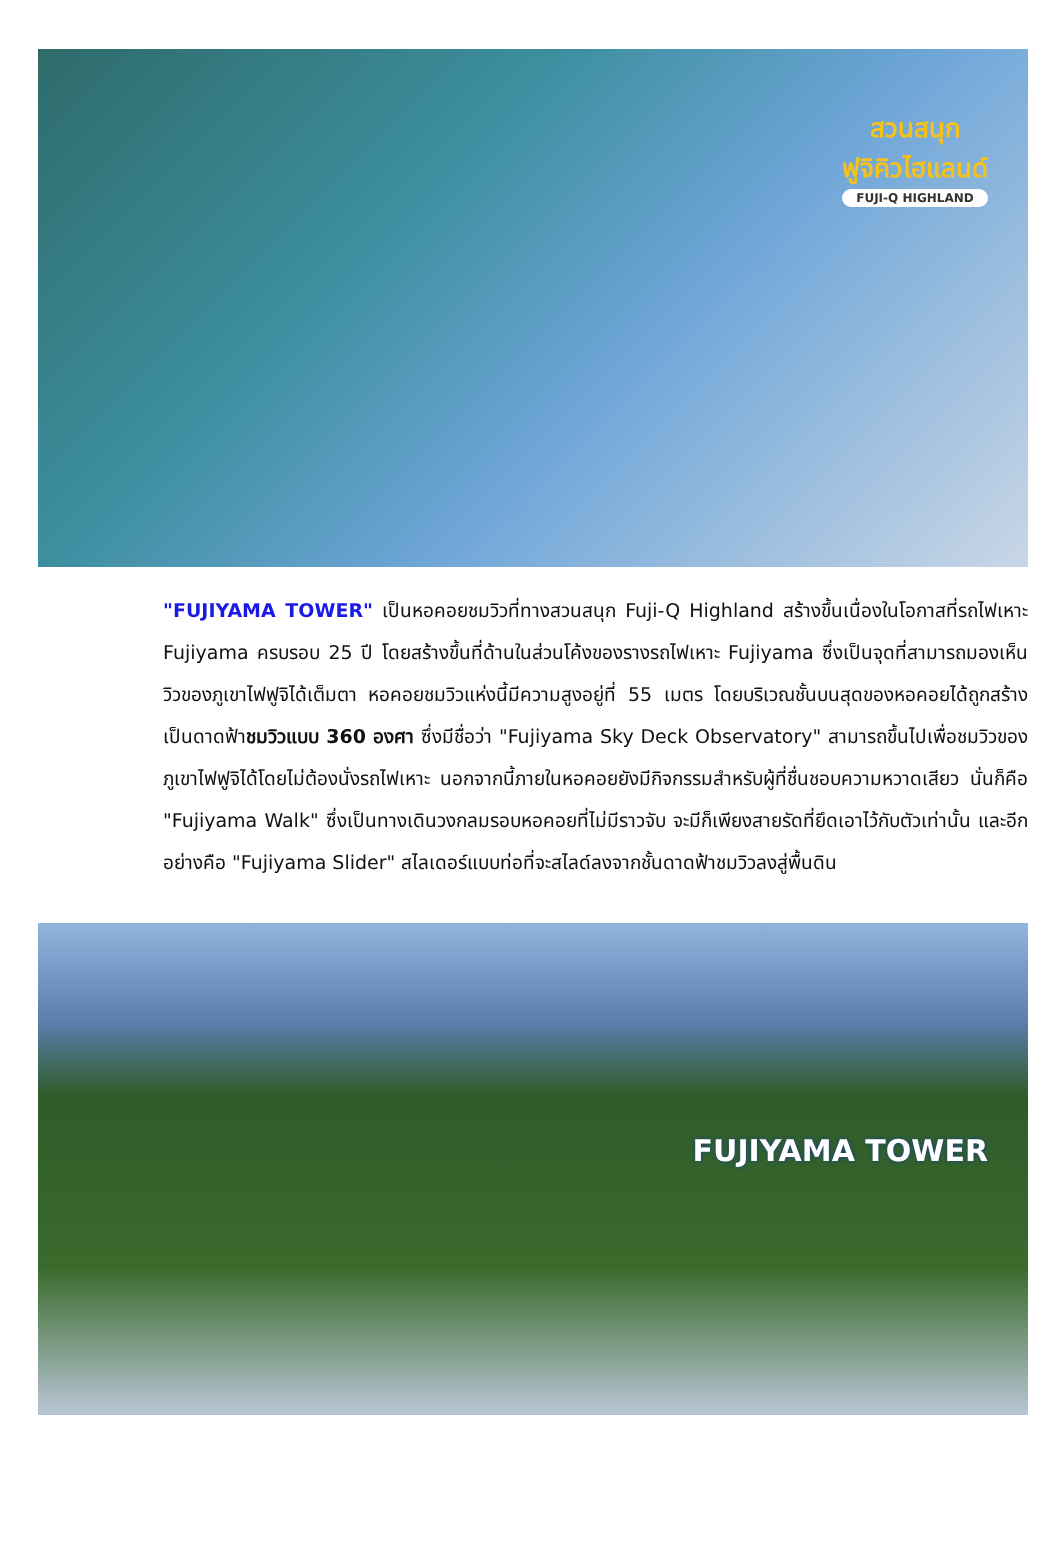สวนสนุก
ฟูจิคิวไฮแลนด์
FUJI-Q HIGHLAND
"FUJIYAMA TOWER" เป็นหอคอยชมวิวที่ทางสวนสนุก Fuji-Q Highland สร้างขึ้นเนื่องในโอกาสที่รถไฟเหาะ Fujiyama ครบรอบ 25 ปี โดยสร้างขึ้นที่ด้านในส่วนโค้งของรางรถไฟเหาะ Fujiyama ซึ่งเป็นจุดที่สามารถมองเห็นวิวของภูเขาไฟฟูจิได้เต็มตา หอคอยชมวิวแห่งนี้มีความสูงอยู่ที่ 55 เมตร โดยบริเวณชั้นบนสุดของหอคอยได้ถูกสร้างเป็นดาดฟ้าชมวิวแบบ 360 องศา ซึ่งมีชื่อว่า "Fujiyama Sky Deck Observatory" สามารถขึ้นไปเพื่อชมวิวของภูเขาไฟฟูจิได้โดยไม่ต้องนั่งรถไฟเหาะ นอกจากนี้ภายในหอคอยยังมีกิจกรรมสำหรับผู้ที่ชื่นชอบความหวาดเสียว นั่นก็คือ "Fujiyama Walk" ซึ่งเป็นทางเดินวงกลมรอบหอคอยที่ไม่มีราวจับ จะมีก็เพียงสายรัดที่ยึดเอาไว้กับตัวเท่านั้น และอีกอย่างคือ "Fujiyama Slider" สไลเดอร์แบบท่อที่จะสไลด์ลงจากชั้นดาดฟ้าชมวิวลงสู่พื้นดิน
FUJIYAMA TOWER